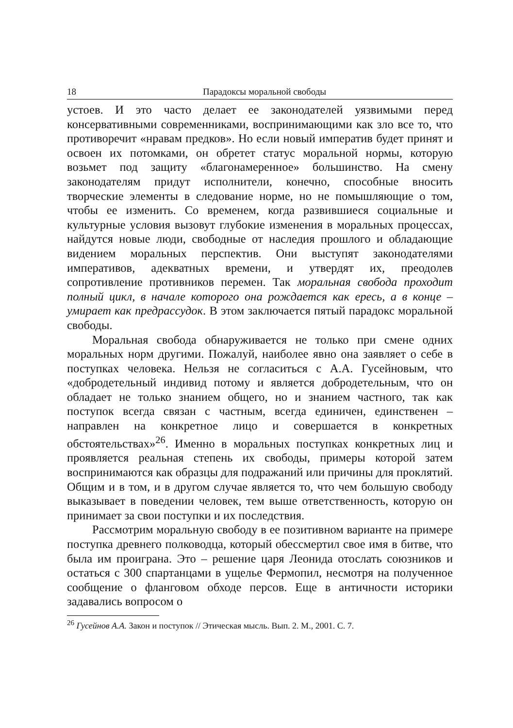18 Парадоксы моральной свободы
устоев. И это часто делает ее законодателей уязвимыми перед консервативными современниками, воспринимающими как зло все то, что противоречит «нравам предков». Но если новый императив будет принят и освоен их потомками, он обретет статус моральной нормы, которую возьмет под защиту «благонамеренное» большинство. На смену законодателям придут исполнители, конечно, способные вносить творческие элементы в следование норме, но не помышляющие о том, чтобы ее изменить. Со временем, когда развившиеся социальные и культурные условия вызовут глубокие изменения в моральных процессах, найдутся новые люди, свободные от наследия прошлого и обладающие видением моральных перспектив. Они выступят законодателями императивов, адекватных времени, и утвердят их, преодолев сопротивление противников перемен. Так моральная свобода проходит полный цикл, в начале которого она рождается как ересь, а в конце – умирает как предрассудок. В этом заключается пятый парадокс моральной свободы.
Моральная свобода обнаруживается не только при смене одних моральных норм другими. Пожалуй, наиболее явно она заявляет о себе в поступках человека. Нельзя не согласиться с А.А. Гусейновым, что «добродетельный индивид потому и является добродетельным, что он обладает не только знанием общего, но и знанием частного, так как поступок всегда связан с частным, всегда единичен, единственен – направлен на конкретное лицо и совершается в конкретных обстоятельствах»<sup>26</sup>. Именно в моральных поступках конкретных лиц и проявляется реальная степень их свободы, примеры которой затем воспринимаются как образцы для подражаний или причины для проклятий. Общим и в том, и в другом случае является то, что чем большую свободу выказывает в поведении человек, тем выше ответственность, которую он принимает за свои поступки и их последствия.
Рассмотрим моральную свободу в ее позитивном варианте на примере поступка древнего полководца, который обессмертил свое имя в битве, что была им проиграна. Это – решение царя Леонида отослать союзников и остаться с 300 спартанцами в ущелье Фермопил, несмотря на полученное сообщение о фланговом обходе персов. Еще в античности историки задавались вопросом о
<sup>26</sup> Гусейнов А.А. Закон и поступок // Этическая мысль. Вып. 2. М., 2001. С. 7.